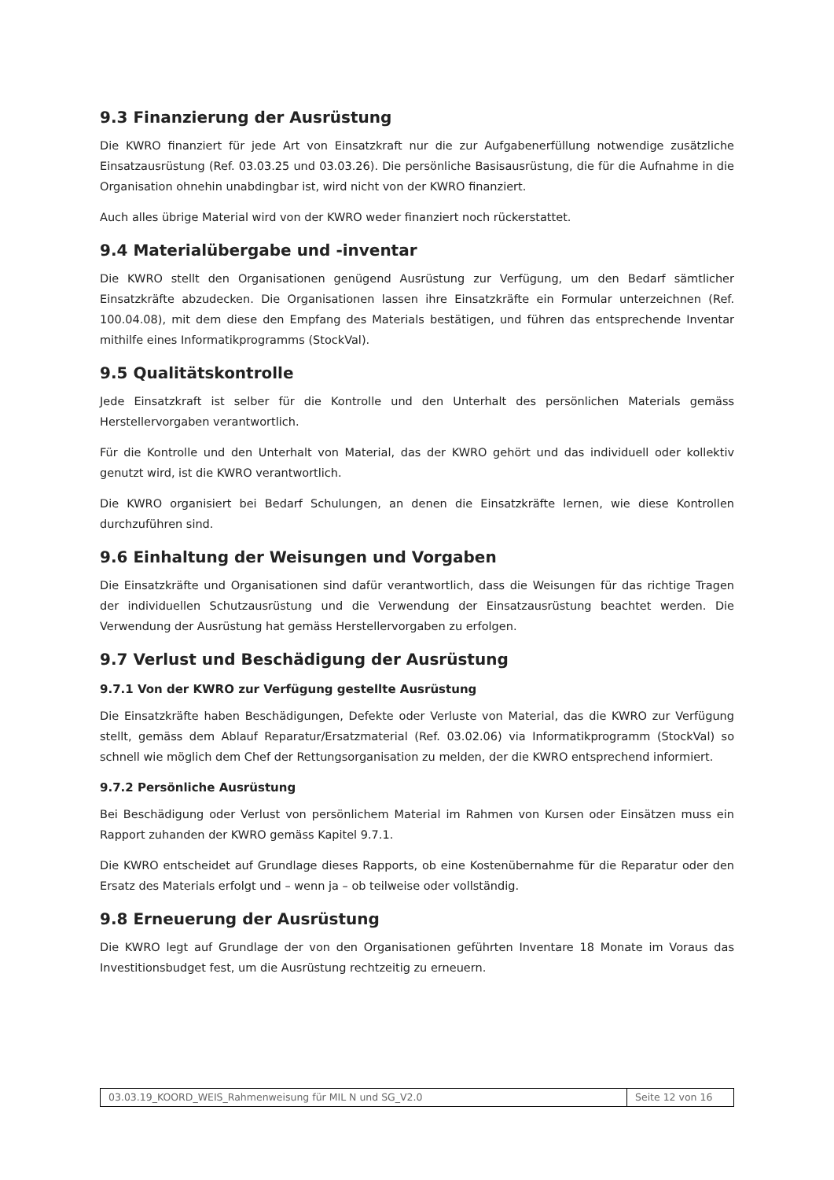9.3 Finanzierung der Ausrüstung
Die KWRO finanziert für jede Art von Einsatzkraft nur die zur Aufgabenerfüllung notwendige zusätzliche Einsatzausrüstung (Ref. 03.03.25 und 03.03.26). Die persönliche Basisausrüstung, die für die Aufnahme in die Organisation ohnehin unabdingbar ist, wird nicht von der KWRO finanziert.
Auch alles übrige Material wird von der KWRO weder finanziert noch rückerstattet.
9.4 Materialübergabe und -inventar
Die KWRO stellt den Organisationen genügend Ausrüstung zur Verfügung, um den Bedarf sämtlicher Einsatzkräfte abzudecken. Die Organisationen lassen ihre Einsatzkräfte ein Formular unterzeichnen (Ref. 100.04.08), mit dem diese den Empfang des Materials bestätigen, und führen das entsprechende Inventar mithilfe eines Informatikprogramms (StockVal).
9.5 Qualitätskontrolle
Jede Einsatzkraft ist selber für die Kontrolle und den Unterhalt des persönlichen Materials gemäss Herstellervorgaben verantwortlich.
Für die Kontrolle und den Unterhalt von Material, das der KWRO gehört und das individuell oder kollektiv genutzt wird, ist die KWRO verantwortlich.
Die KWRO organisiert bei Bedarf Schulungen, an denen die Einsatzkräfte lernen, wie diese Kontrollen durchzuführen sind.
9.6 Einhaltung der Weisungen und Vorgaben
Die Einsatzkräfte und Organisationen sind dafür verantwortlich, dass die Weisungen für das richtige Tragen der individuellen Schutzausrüstung und die Verwendung der Einsatzausrüstung beachtet werden. Die Verwendung der Ausrüstung hat gemäss Herstellervorgaben zu erfolgen.
9.7 Verlust und Beschädigung der Ausrüstung
9.7.1 Von der KWRO zur Verfügung gestellte Ausrüstung
Die Einsatzkräfte haben Beschädigungen, Defekte oder Verluste von Material, das die KWRO zur Verfügung stellt, gemäss dem Ablauf Reparatur/Ersatzmaterial (Ref. 03.02.06) via Informatikprogramm (StockVal) so schnell wie möglich dem Chef der Rettungsorganisation zu melden, der die KWRO entsprechend informiert.
9.7.2 Persönliche Ausrüstung
Bei Beschädigung oder Verlust von persönlichem Material im Rahmen von Kursen oder Einsätzen muss ein Rapport zuhanden der KWRO gemäss Kapitel 9.7.1.
Die KWRO entscheidet auf Grundlage dieses Rapports, ob eine Kostenübernahme für die Reparatur oder den Ersatz des Materials erfolgt und – wenn ja – ob teilweise oder vollständig.
9.8 Erneuerung der Ausrüstung
Die KWRO legt auf Grundlage der von den Organisationen geführten Inventare 18 Monate im Voraus das Investitionsbudget fest, um die Ausrüstung rechtzeitig zu erneuern.
03.03.19_KOORD_WEIS_Rahmenweisung für MIL N und SG_V2.0
Seite 12 von 16